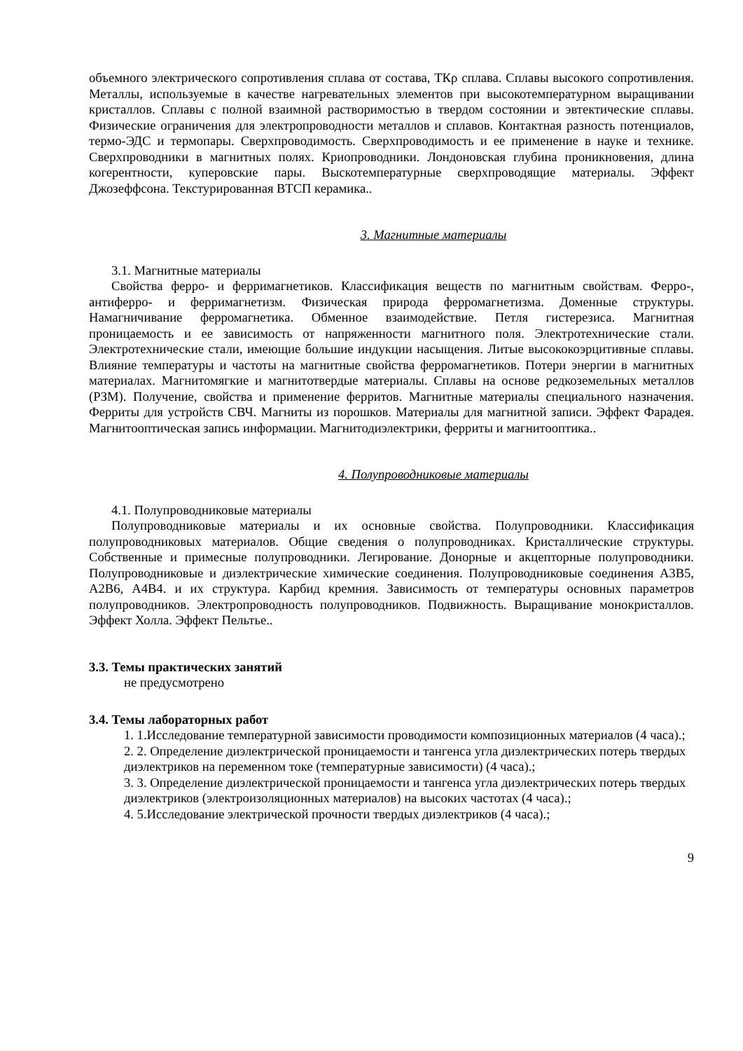объемного электрического сопротивления сплава от состава, ТКρ сплава. Сплавы высокого сопротивления. Металлы, используемые в качестве нагревательных элементов при высокотемпературном выращивании кристаллов. Сплавы с полной взаимной растворимостью в твердом состоянии и эвтектические сплавы. Физические ограничения для электропроводности металлов и сплавов. Контактная разность потенциалов, термо-ЭДС и термопары. Сверхпроводимость. Сверхпроводимость и ее применение в науке и технике. Сверхпроводники в магнитных полях. Криопроводники. Лондоновская глубина проникновения, длина когерентности, куперовские пары. Выскотемпературные сверхпроводящие материалы. Эффект Джозеффсона. Текстурированная ВТСП керамика..
3. Магнитные материалы
3.1. Магнитные материалы
Свойства ферро- и ферримагнетиков. Классификация веществ по магнитным свойствам. Ферро-, антиферро- и ферримагнетизм. Физическая природа ферромагнетизма. Доменные структуры. Намагничивание ферромагнетика. Обменное взаимодействие. Петля гистерезиса. Магнитная проницаемость и ее зависимость от напряженности магнитного поля. Электротехнические стали. Электротехнические стали, имеющие большие индукции насыщения. Литые высококоэрцитивные сплавы. Влияние температуры и частоты на магнитные свойства ферромагнетиков. Потери энергии в магнитных материалах. Магнитомягкие и магнитотвердые материалы. Сплавы на основе редкоземельных металлов (РЗМ). Получение, свойства и применение ферритов. Магнитные материалы специального назначения. Ферриты для устройств СВЧ. Магниты из порошков. Материалы для магнитной записи. Эффект Фарадея. Магнитооптическая запись информации. Магнитодиэлектрики, ферриты и магнитооптика..
4. Полупроводниковые материалы
4.1. Полупроводниковые материалы
Полупроводниковые материалы и их основные свойства. Полупроводники. Классификация полупроводниковых материалов. Общие сведения о полупроводниках. Кристаллические структуры. Собственные и примесные полупроводники. Легирование. Донорные и акцепторные полупроводники. Полупроводниковые и диэлектрические химические соединения. Полупроводниковые соединения А3В5, А2В6, А4В4. и их структура. Карбид кремния. Зависимость от температуры основных параметров полупроводников. Электропроводность полупроводников. Подвижность. Выращивание монокристаллов. Эффект Холла. Эффект Пельтье..
3.3. Темы практических занятий
не предусмотрено
3.4. Темы лабораторных работ
1. 1.Исследование температурной зависимости проводимости композиционных материалов (4 часа).;
2. 2. Определение диэлектрической проницаемости и тангенса угла диэлектрических потерь твердых диэлектриков на переменном токе (температурные зависимости) (4 часа).;
3. 3. Определение диэлектрической проницаемости и тангенса угла диэлектрических потерь твердых диэлектриков (электроизоляционных материалов) на высоких частотах (4 часа).;
4. 5.Исследование электрической прочности твердых диэлектриков (4 часа).;
9